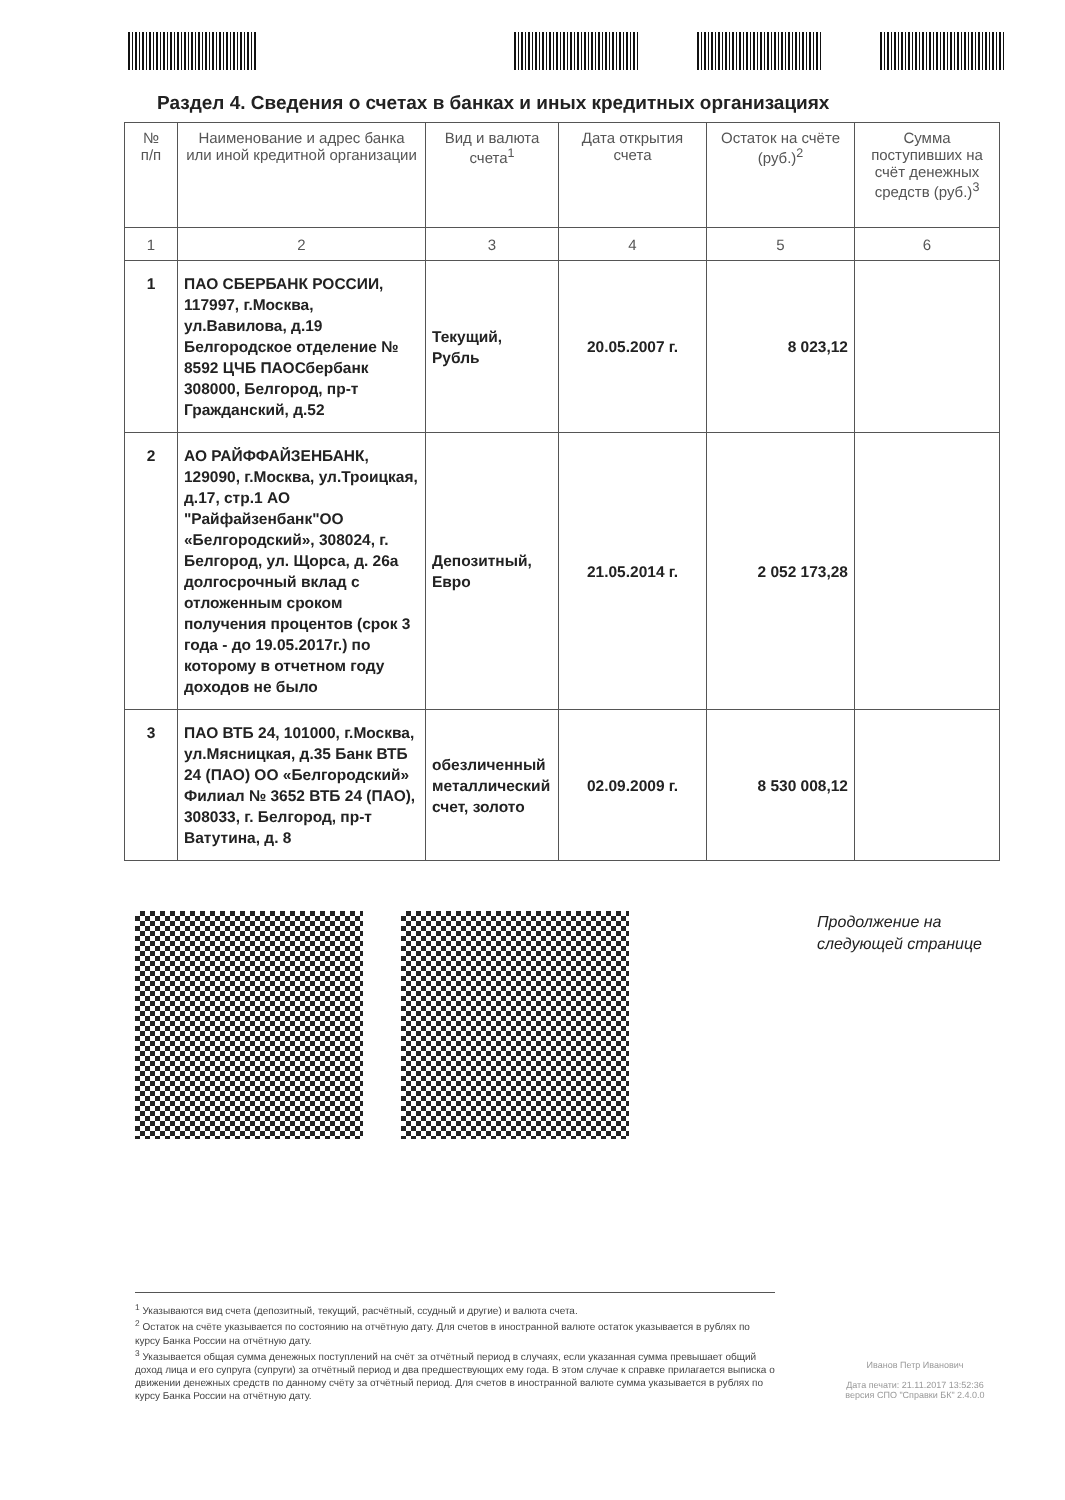Раздел 4. Сведения о счетах в банках и иных кредитных организациях
| № п/п | Наименование и адрес банка или иной кредитной организации | Вид и валюта счета<sup>1</sup> | Дата открытия счета | Остаток на счёте (руб.)<sup>2</sup> | Сумма поступивших на счёт денежных средств (руб.)<sup>3</sup> |
| --- | --- | --- | --- | --- | --- |
| 1 | 2 | 3 | 4 | 5 | 6 |
| 1 | ПАО СБЕРБАНК РОССИИ, 117997, г.Москва, ул.Вавилова, д.19 Белгородское отделение № 8592 ЦЧБ ПАОСбербанк 308000, Белгород, пр-т Гражданский, д.52 | Текущий, Рубль | 20.05.2007 г. | 8 023,12 | |
| 2 | АО РАЙФФАЙЗЕНБАНК, 129090, г.Москва, ул.Троицкая, д.17, стр.1 АО "Райфайзенбанк"ОО «Белгородский», 308024, г. Белгород, ул. Щорса, д. 26а долгосрочный вклад с отложенным сроком получения процентов (срок 3 года - до 19.05.2017г.) по которому в отчетном году доходов не было | Депозитный, Евро | 21.05.2014 г. | 2 052 173,28 | |
| 3 | ПАО ВТБ 24, 101000, г.Москва, ул.Мясницкая, д.35 Банк ВТБ 24 (ПАО) ОО «Белгородский» Филиал № 3652 ВТБ 24 (ПАО), 308033, г. Белгород, пр-т Ватутина, д. 8 | обезличенный металлический счет, золото | 02.09.2009 г. | 8 530 008,12 | |
Продолжение на
следующей странице
<sup>1</sup> Указываются вид счета (депозитный, текущий, расчётный, ссудный и другие) и валюта счета.
<sup>2</sup> Остаток на счёте указывается по состоянию на отчётную дату. Для счетов в иностранной валюте остаток указывается в рублях по курсу Банка России на отчётную дату.
<sup>3</sup> Указывается общая сумма денежных поступлений на счёт за отчётный период в случаях, если указанная сумма превышает общий доход лица и его супруга (супруги) за отчётный период и два предшествующих ему года. В этом случае к справке прилагается выписка о движении денежных средств по данному счёту за отчётный период. Для счетов в иностранной валюте сумма указывается в рублях по курсу Банка России на отчётную дату.
Иванов Петр Иванович
Дата печати: 21.11.2017 13:52:36
версия СПО "Справки БК" 2.4.0.0